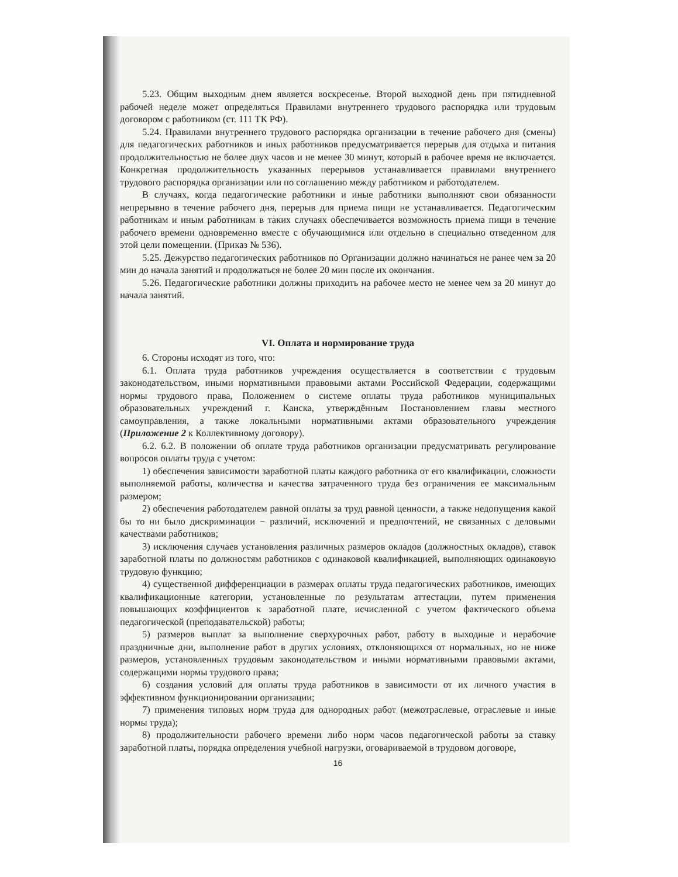5.23. Общим выходным днем является воскресенье. Второй выходной день при пятидневной рабочей неделе может определяться Правилами внутреннего трудового распорядка или трудовым договором с работником (ст. 111 ТК РФ).
5.24. Правилами внутреннего трудового распорядка организации в течение рабочего дня (смены) для педагогических работников и иных работников предусматривается перерыв для отдыха и питания продолжительностью не более двух часов и не менее 30 минут, который в рабочее время не включается. Конкретная продолжительность указанных перерывов устанавливается правилами внутреннего трудового распорядка организации или по соглашению между работником и работодателем.
В случаях, когда педагогические работники и иные работники выполняют свои обязанности непрерывно в течение рабочего дня, перерыв для приема пищи не устанавливается. Педагогическим работникам и иным работникам в таких случаях обеспечивается возможность приема пищи в течение рабочего времени одновременно вместе с обучающимися или отдельно в специально отведенном для этой цели помещении. (Приказ № 536).
5.25. Дежурство педагогических работников по Организации должно начинаться не ранее чем за 20 мин до начала занятий и продолжаться не более 20 мин после их окончания.
5.26. Педагогические работники должны приходить на рабочее место не менее чем за 20 минут до начала занятий.
VI. Оплата и нормирование труда
6. Стороны исходят из того, что:
6.1. Оплата труда работников учреждения осуществляется в соответствии с трудовым законодательством, иными нормативными правовыми актами Российской Федерации, содержащими нормы трудового права, Положением о системе оплаты труда работников муниципальных образовательных учреждений г. Канска, утверждённым Постановлением главы местного самоуправления, а также локальными нормативными актами образовательного учреждения (Приложение 2 к Коллективному договору).
6.2. 6.2. В положении об оплате труда работников организации предусматривать регулирование вопросов оплаты труда с учетом:
1) обеспечения зависимости заработной платы каждого работника от его квалификации, сложности выполняемой работы, количества и качества затраченного труда без ограничения ее максимальным размером;
2) обеспечения работодателем равной оплаты за труд равной ценности, а также недопущения какой бы то ни было дискриминации − различий, исключений и предпочтений, не связанных с деловыми качествами работников;
3) исключения случаев установления различных размеров окладов (должностных окладов), ставок заработной платы по должностям работников с одинаковой квалификацией, выполняющих одинаковую трудовую функцию;
4) существенной дифференциации в размерах оплаты труда педагогических работников, имеющих квалификационные категории, установленные по результатам аттестации, путем применения повышающих коэффициентов к заработной плате, исчисленной с учетом фактического объема педагогической (преподавательской) работы;
5) размеров выплат за выполнение сверхурочных работ, работу в выходные и нерабочие праздничные дни, выполнение работ в других условиях, отклоняющихся от нормальных, но не ниже размеров, установленных трудовым законодательством и иными нормативными правовыми актами, содержащими нормы трудового права;
6) создания условий для оплаты труда работников в зависимости от их личного участия в эффективном функционировании организации;
7) применения типовых норм труда для однородных работ (межотраслевые, отраслевые и иные нормы труда);
8) продолжительности рабочего времени либо норм часов педагогической работы за ставку заработной платы, порядка определения учебной нагрузки, оговариваемой в трудовом договоре,
16